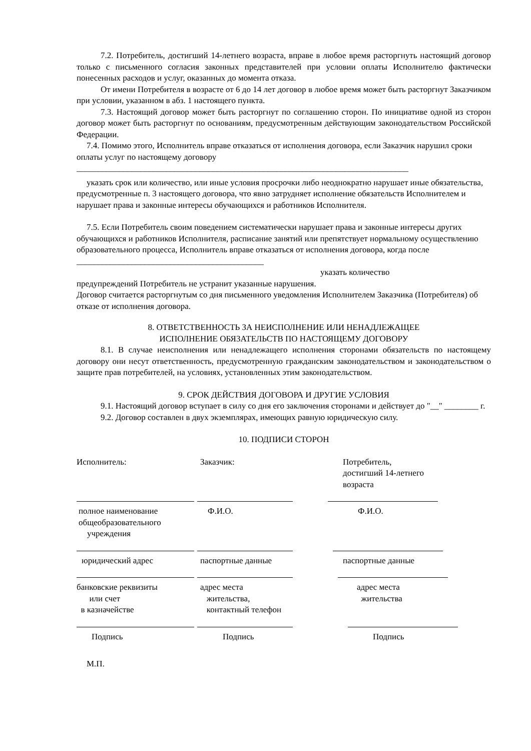7.2. Потребитель, достигший 14-летнего возраста, вправе в любое время расторгнуть настоящий договор только с письменного согласия законных представителей при условии оплаты Исполнителю фактически понесенных расходов и услуг, оказанных до момента отказа.
От имени Потребителя в возрасте от 6 до 14 лет договор в любое время может быть расторгнут Заказчиком при условии, указанном в абз. 1 настоящего пункта.
7.3. Настоящий договор может быть расторгнут по соглашению сторон. По инициативе одной из сторон договор может быть расторгнут по основаниям, предусмотренным действующим законодательством Российской Федерации.
7.4. Помимо этого, Исполнитель вправе отказаться от исполнения договора, если Заказчик нарушил сроки оплаты услуг по настоящему договору
______________________________________________________________________________
указать срок или количество, или иные условия просрочки либо неоднократно нарушает иные обязательства, предусмотренные п. 3 настоящего договора, что явно затрудняет исполнение обязательств Исполнителем и нарушает права и законные интересы обучающихся и работников Исполнителя.
7.5. Если Потребитель своим поведением систематически нарушает права и законные интересы других обучающихся и работников Исполнителя, расписание занятий или препятствует нормальному осуществлению образовательного процесса, Исполнитель вправе отказаться от исполнения договора, когда после ____________________________________________
указать количество
предупреждений Потребитель не устранит указанные нарушения.
Договор считается расторгнутым со дня письменного уведомления Исполнителем Заказчика (Потребителя) об отказе от исполнения договора.
8. ОТВЕТСТВЕННОСТЬ ЗА НЕИСПОЛНЕНИЕ ИЛИ НЕНАДЛЕЖАЩЕЕ
ИСПОЛНЕНИЕ ОБЯЗАТЕЛЬСТВ ПО НАСТОЯЩЕМУ ДОГОВОРУ
8.1. В случае неисполнения или ненадлежащего исполнения сторонами обязательств по настоящему договору они несут ответственность, предусмотренную гражданским законодательством и законодательством о защите прав потребителей, на условиях, установленных этим законодательством.
9. СРОК ДЕЙСТВИЯ ДОГОВОРА И ДРУГИЕ УСЛОВИЯ
9.1. Настоящий договор вступает в силу со дня его заключения сторонами и действует до "__" ________ г.
9.2. Договор составлен в двух экземплярах, имеющих равную юридическую силу.
10. ПОДПИСИ СТОРОН
Исполнитель:
Заказчик:
Потребитель,
достигший 14-летнего
возраста
полное наименование
общеобразовательного
учреждения
Ф.И.О.
Ф.И.О.
юридический адрес
паспортные данные
паспортные данные
банковские реквизиты
или счет
в казначействе
адрес места
жительства,
контактный телефон
адрес места
жительства
Подпись
Подпись
Подпись
М.П.